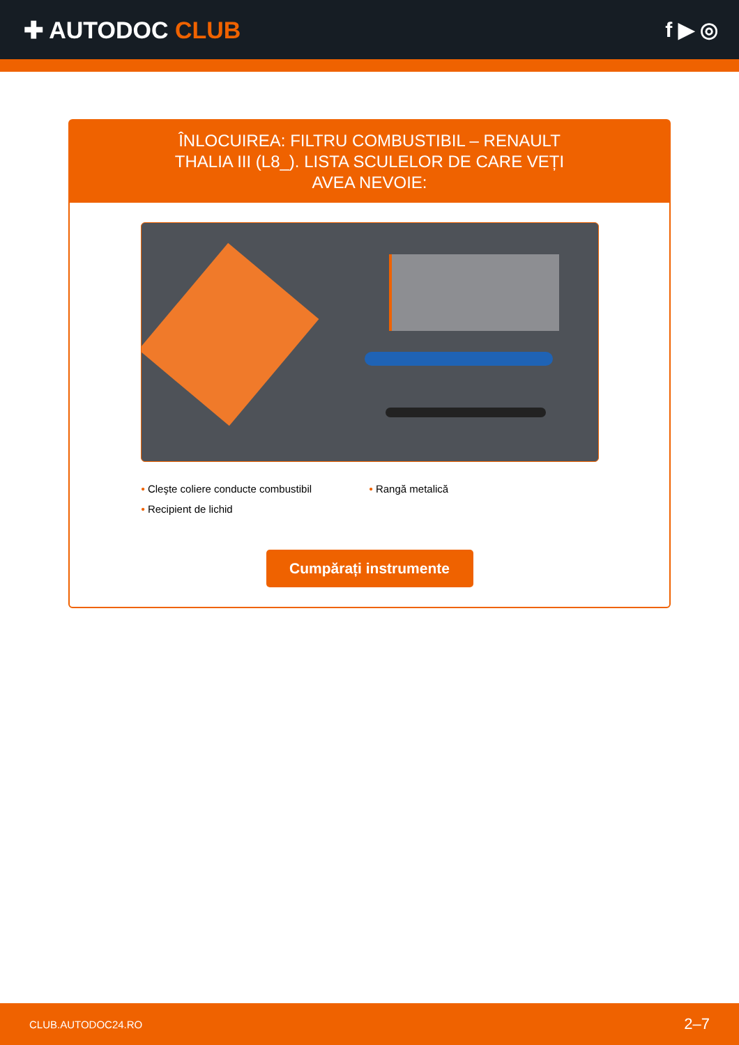✚ AUTODOC CLUB f ▶ ◎
ÎNLOCUIREA: FILTRU COMBUSTIBIL – RENAULT THALIA III (L8_). LISTA SCULELOR DE CARE VEȚI AVEA NEVOIE:
• Cleşte coliere conducte combustibil
• Rangă metalică
• Recipient de lichid
Cumpărați instrumente
CLUB.AUTODOC24.RO 2–7